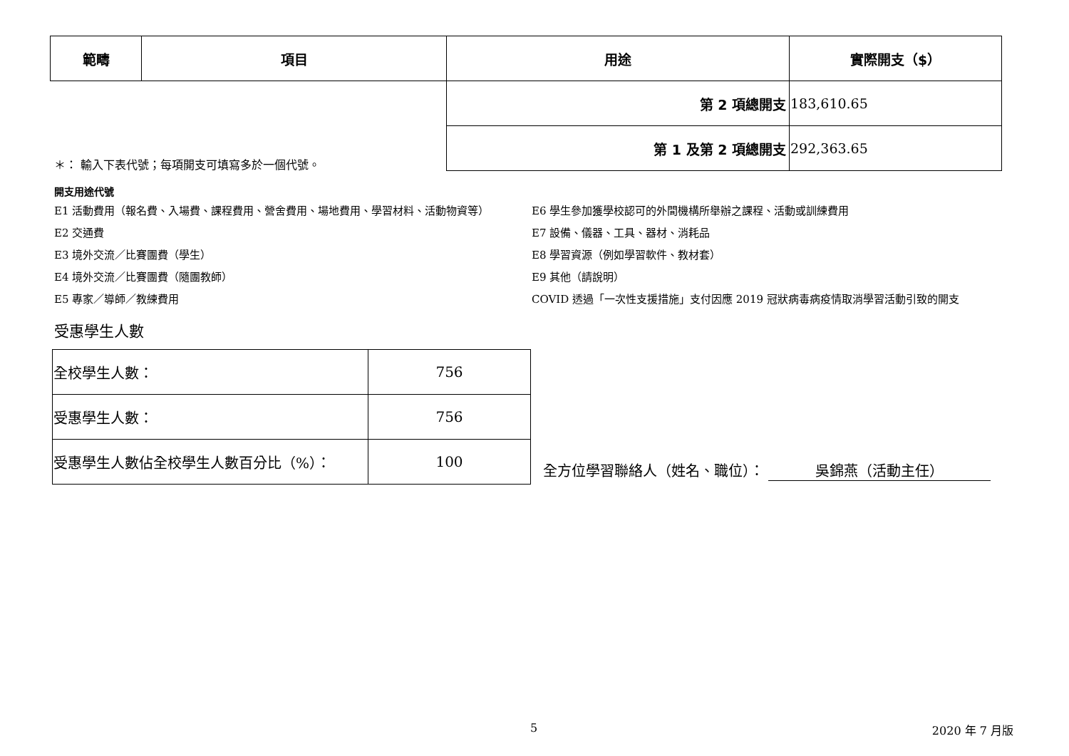| 範疇 | 項目 | 用途 | 實際開支（$） |
| --- | --- | --- | --- |
| | | 第 2 項總開支 | 183,610.65 |
| | | 第 1 及第 2 項總開支 | 292,363.65 |
＊： 輸入下表代號；每項開支可填寫多於一個代號。
開支用途代號
E1 活動費用（報名費、入場費、課程費用、營舍費用、場地費用、學習材料、活動物資等）
E2 交通費
E3 境外交流／比賽團費（學生）
E4 境外交流／比賽團費（隨團教師）
E5 專家／導師／教練費用
E6 學生參加獲學校認可的外間機構所舉辦之課程、活動或訓練費用
E7 設備、儀器、工具、器材、消耗品
E8 學習資源（例如學習軟件、教材套）
E9 其他（請說明）
COVID 透過「一次性支援措施」支付因應 2019 冠狀病毒病疫情取消學習活動引致的開支
受惠學生人數
| 全校學生人數： | 756 |
| 受惠學生人數： | 756 |
| 受惠學生人數佔全校學生人數百分比（%）： | 100 |
全方位學習聯絡人（姓名、職位）： 吳錦燕（活動主任）
5 2020 年 7 月版